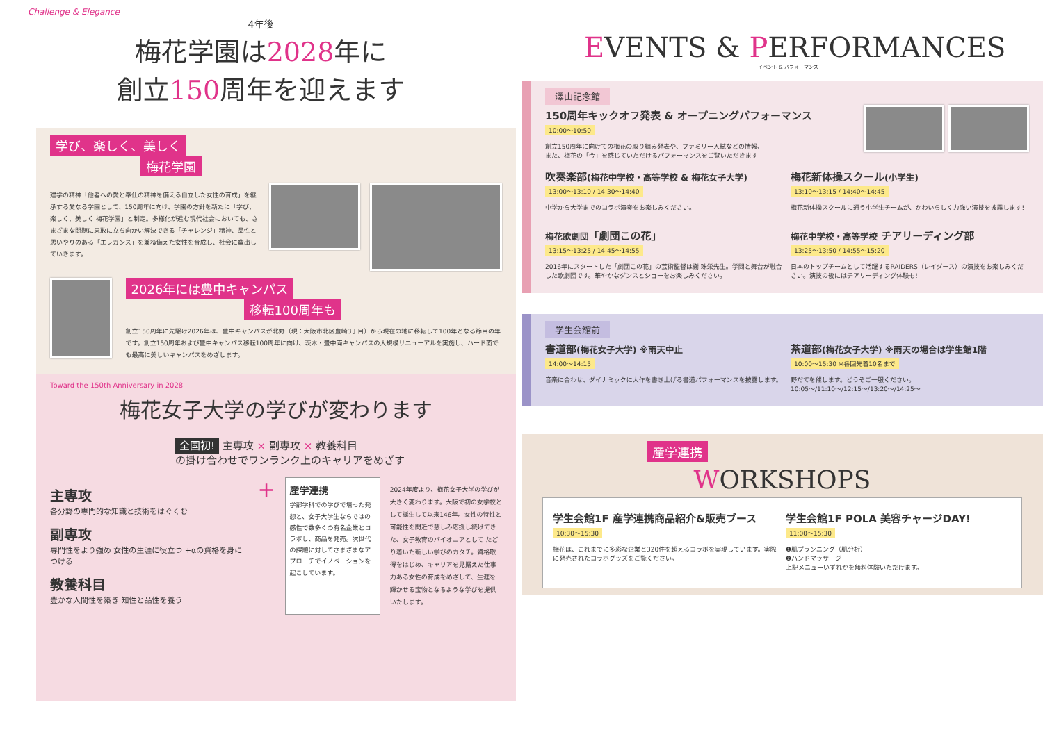Challenge & Elegance
4年後
梅花学園は2028年に
創立150周年を迎えます
学び、楽しく、美しく
梅花学園
建学の精神「他者への愛と奉仕の精神を備える自立した女性の育成」を継承する愛なる学園として、150周年に向け、学園の方針を新たに「学び、楽しく、美しく 梅花学園」と制定。多様化が進む現代社会においても、さまざまな問題に果敢に立ち向かい解決できる「チャレンジ」精神、品性と思いやりのある「エレガンス」を兼ね備えた女性を育成し、社会に輩出していきます。
2026年には豊中キャンパス
移転100周年も
創立150周年に先駆け2026年は、豊中キャンパスが北野（現：大阪市北区豊崎3丁目）から現在の地に移転して100年となる節目の年です。創立150周年および豊中キャンパス移転100周年に向け、茨木・豊中両キャンパスの大規模リニューアルを実施し、ハード面でも最高に美しいキャンパスをめざします。
Toward the 150th Anniversary in 2028
梅花女子大学の学びが変わります
全国初! 主専攻 × 副専攻 × 教養科目
の掛け合わせでワンランク上のキャリアをめざす
主専攻
各分野の専門的な知識と技術をはぐくむ
副専攻
専門性をより強め 女性の生涯に役立つ +αの資格を身につける
教養科目
豊かな人間性を築き 知性と品性を養う
+
産学連携
学部学科での学びで培った発想と、女子大学生ならではの感性で数多くの有名企業とコラボし、商品を発売。次世代の課題に対してさまざまなアプローチでイノベーションを起こしています。
2024年度より、梅花女子大学の学びが大きく変わります。大阪で初の女学校として誕生して以来146年。女性の特性と可能性を間近で慈しみ応援し続けてきた、女子教育のパイオニアとして たどり着いた新しい学びのカタチ。資格取得をはじめ、キャリアを見据えた仕事力ある女性の育成をめざして、生涯を輝かせる宝物となるような学びを提供いたします。
EVENTS & PERFORMANCES
イベント & パフォーマンス
澤山記念館
150周年キックオフ発表 & オープニングパフォーマンス
10:00〜10:50
創立150周年に向けての梅花の取り組み発表や、ファミリー入試などの情報、
また、梅花の「今」を感じていただけるパフォーマンスをご覧いただきます!
吹奏楽部(梅花中学校・高等学校 & 梅花女子大学)
13:00〜13:10 / 14:30〜14:40
中学から大学までのコラボ演奏をお楽しみください。
梅花新体操スクール(小学生)
13:10〜13:15 / 14:40〜14:45
梅花新体操スクールに通う小学生チームが、かわいらしく力強い演技を披露します!
梅花歌劇団「劇団この花」
13:15〜13:25 / 14:45〜14:55
2016年にスタートした「劇団この花」の芸術監督は謝 珠栄先生。学問と舞台が融合した歌劇団です。華やかなダンスとショーをお楽しみください。
梅花中学校・高等学校 チアリーディング部
13:25〜13:50 / 14:55〜15:20
日本のトップチームとして活躍するRAIDERS（レイダース）の演技をお楽しみください。演技の後にはチアリーディング体験も!
学生会館前
書道部(梅花女子大学) ※雨天中止
14:00〜14:15
音楽に合わせ、ダイナミックに大作を書き上げる書道パフォーマンスを披露します。
茶道部(梅花女子大学) ※雨天の場合は学生館1階
10:00〜15:30 ※各回先着10名まで
野だてを催します。どうぞご一服ください。
10:05〜/11:10〜/12:15〜/13:20〜/14:25〜
産学連携
WORKSHOPS
学生会館1F 産学連携商品紹介&販売ブース
10:30〜15:30
梅花は、これまでに多彩な企業と320件を超えるコラボを実現しています。実際に発売されたコラボグッズをご覧ください。
学生会館1F POLA 美容チャージDAY!
11:00〜15:30
❶肌プランニング（肌分析）
❷ハンドマッサージ
上記メニューいずれかを無料体験いただけます。